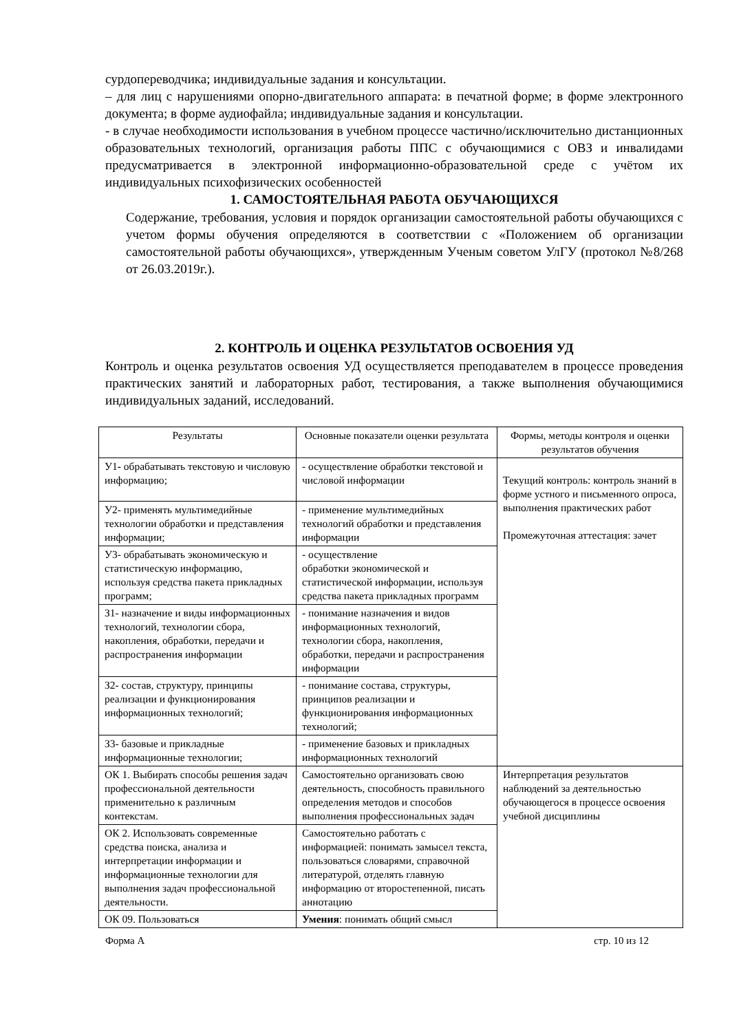сурдопереводчика; индивидуальные задания и консультации.
– для лиц с нарушениями опорно-двигательного аппарата: в печатной форме; в форме электронного документа; в форме аудиофайла; индивидуальные задания и консультации.
- в случае необходимости использования в учебном процессе частично/исключительно дистанционных образовательных технологий, организация работы ППС с обучающимися с ОВЗ и инвалидами предусматривается в электронной информационно-образовательной среде с учётом их индивидуальных психофизических особенностей
1. САМОСТОЯТЕЛЬНАЯ РАБОТА ОБУЧАЮЩИХСЯ
Содержание, требования, условия и порядок организации самостоятельной работы обучающихся с учетом формы обучения определяются в соответствии с «Положением об организации самостоятельной работы обучающихся», утвержденным Ученым советом УлГУ (протокол №8/268 от 26.03.2019г.).
2. КОНТРОЛЬ И ОЦЕНКА РЕЗУЛЬТАТОВ ОСВОЕНИЯ УД
Контроль и оценка результатов освоения УД осуществляется преподавателем в процессе проведения практических занятий и лабораторных работ, тестирования, а также выполнения обучающимися индивидуальных заданий, исследований.
| Результаты | Основные показатели оценки результата | Формы, методы контроля и оценки результатов обучения |
| --- | --- | --- |
| У1 - обрабатывать текстовую и числовую информацию; | - осуществление обработки текстовой и числовой информации | Текущий контроль: контроль знаний в форме устного и письменного опроса, выполнения практических работ Промежуточная аттестация: зачет |
| У2- применять мультимедийные технологии обработки и представления информации; | - применение мультимедийных технологий обработки и представления информации | |
| У3- обрабатывать экономическую и статистическую информацию, используя средства пакета прикладных программ; | - осуществление обработки экономической и статистической информации, используя средства пакета прикладных программ | |
| З1- назначение и виды информационных технологий, технологии сбора, накопления, обработки, передачи и распространения информации | - понимание назначения и видов информационных технологий, технологии сбора, накопления, обработки, передачи и распространения информации | |
| З2- состав, структуру, принципы реализации и функционирования информационных технологий; | - понимание состава, структуры, принципов реализации и функционирования информационных технологий; | |
| З3- базовые и прикладные информационные технологии; | - применение базовых и прикладных информационных технологий | |
| ОК 1. Выбирать способы решения задач профессиональной деятельности применительно к различным контекстам. | Самостоятельно организовать свою деятельность, способность правильного определения методов и способов выполнения профессиональных задач | Интерпретация результатов наблюдений за деятельностью обучающегося в процессе освоения учебной дисциплины |
| ОК 2. Использовать современные средства поиска, анализа и интерпретации информации и информационные технологии для выполнения задач профессиональной деятельности. | Самостоятельно работать с информацией: понимать замысел текста, пользоваться словарями, справочной литературой, отделять главную информацию от второстепенной, писать аннотацию | |
| ОК 09. Пользоваться | Умения : понимать общий смысл | |
Форма А стр. 10 из 12